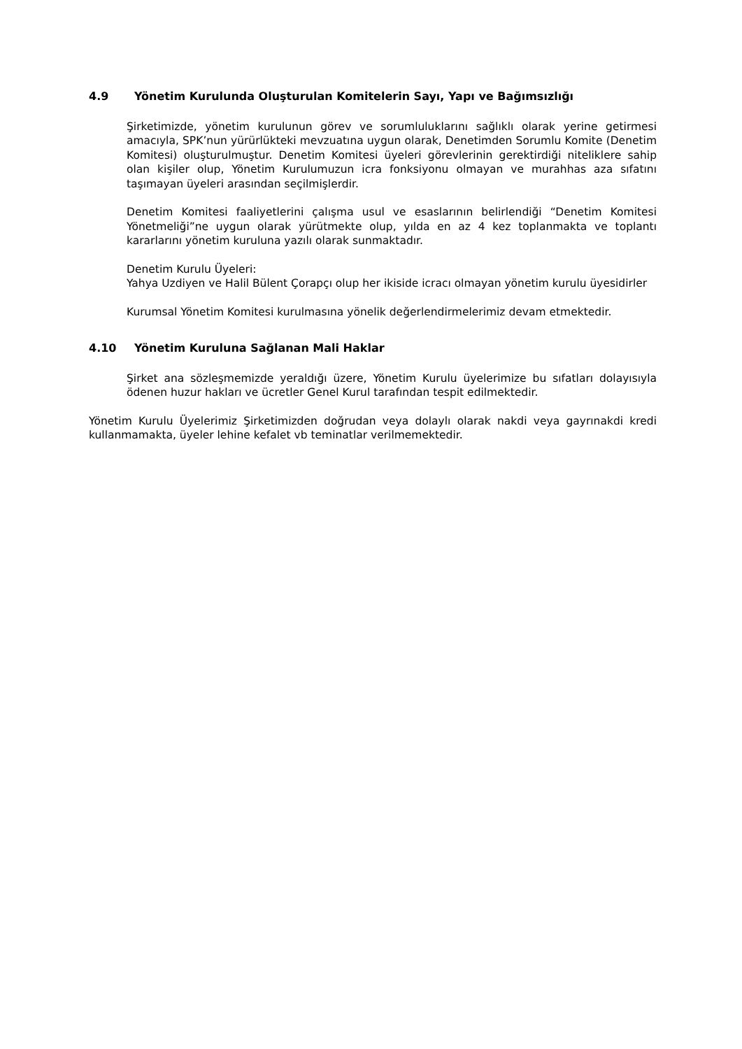4.9 Yönetim Kurulunda Oluşturulan Komitelerin Sayı, Yapı ve Bağımsızlığı
Şirketimizde, yönetim kurulunun görev ve sorumluluklarını sağlıklı olarak yerine getirmesi amacıyla, SPK’nun yürürlükteki mevzuatına uygun olarak, Denetimden Sorumlu Komite (Denetim Komitesi) oluşturulmuştur. Denetim Komitesi üyeleri görevlerinin gerektirdiği niteliklere sahip olan kişiler olup, Yönetim Kurulumuzun icra fonksiyonu olmayan ve murahhas aza sıfatını taşımayan üyeleri arasından seçilmişlerdir.
Denetim Komitesi faaliyetlerini çalışma usul ve esaslarının belirlendiği “Denetim Komitesi Yönetmeliği”ne uygun olarak yürütmekte olup, yılda en az 4 kez toplanmakta ve toplantı kararlarını yönetim kuruluna yazılı olarak sunmaktadır.
Denetim Kurulu Üyeleri:
Yahya Uzdiyen ve Halil Bülent Çorapçı olup her ikiside icracı olmayan yönetim kurulu üyesidirler
Kurumsal Yönetim Komitesi kurulmasına yönelik değerlendirmelerimiz devam etmektedir.
4.10 Yönetim Kuruluna Sağlanan Mali Haklar
Şirket ana sözleşmemizde yeraldığı üzere, Yönetim Kurulu üyelerimize bu sıfatları dolayısıyla ödenen huzur hakları ve ücretler Genel Kurul tarafından tespit edilmektedir.
Yönetim Kurulu Üyelerimiz Şirketimizden doğrudan veya dolaylı olarak nakdi veya gayrınakdi kredi kullanmamakta, üyeler lehine kefalet vb teminatlar verilmemektedir.